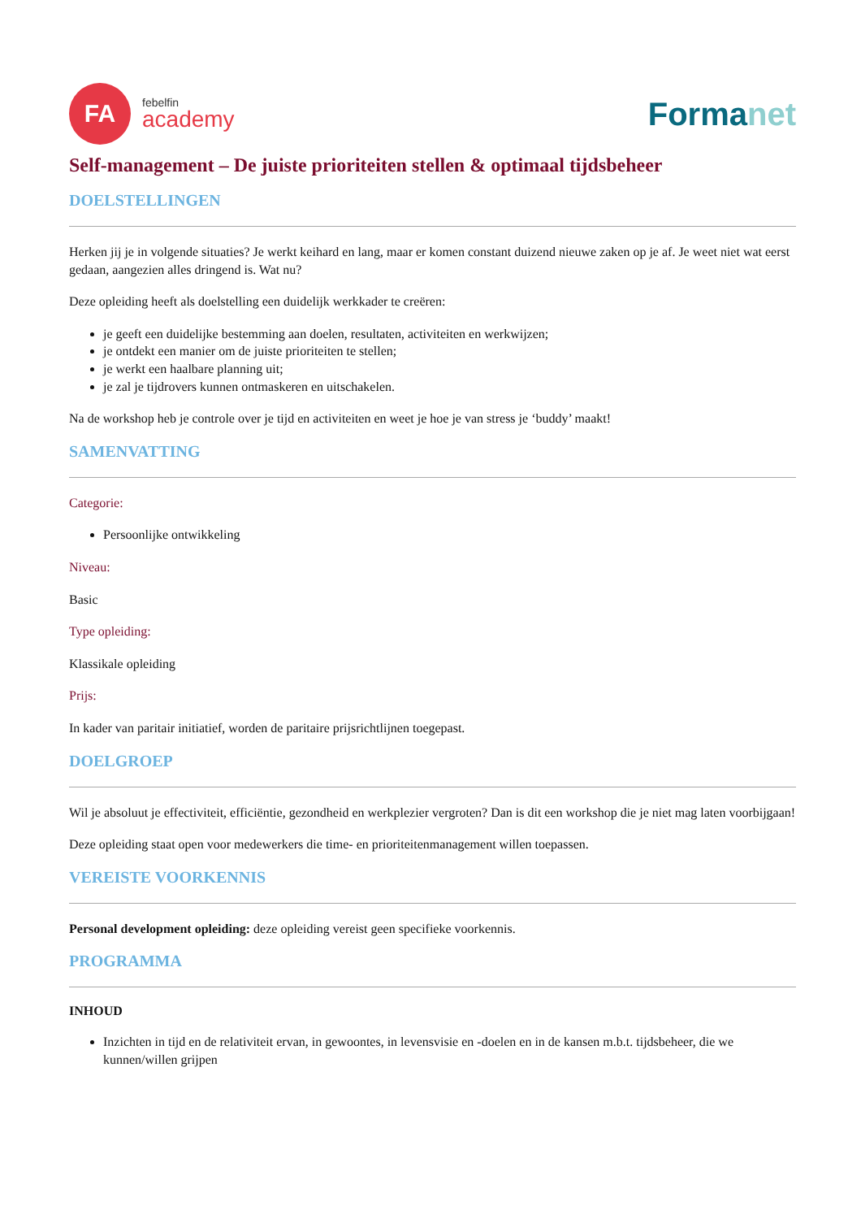FA
febelfin
academy
Formanet
Self-management – De juiste prioriteiten stellen & optimaal tijdsbeheer
DOELSTELLINGEN
Herken jij je in volgende situaties? Je werkt keihard en lang, maar er komen constant duizend nieuwe zaken op je af. Je weet niet wat eerst gedaan, aangezien alles dringend is. Wat nu?
Deze opleiding heeft als doelstelling een duidelijk werkkader te creëren:
je geeft een duidelijke bestemming aan doelen, resultaten, activiteiten en werkwijzen;
je ontdekt een manier om de juiste prioriteiten te stellen;
je werkt een haalbare planning uit;
je zal je tijdrovers kunnen ontmaskeren en uitschakelen.
Na de workshop heb je controle over je tijd en activiteiten en weet je hoe je van stress je ‘buddy’ maakt!
SAMENVATTING
Categorie:
Persoonlijke ontwikkeling
Niveau:
Basic
Type opleiding:
Klassikale opleiding
Prijs:
In kader van paritair initiatief, worden de paritaire prijsrichtlijnen toegepast.
DOELGROEP
Wil je absoluut je effectiviteit, efficiëntie, gezondheid en werkplezier vergroten? Dan is dit een workshop die je niet mag laten voorbijgaan!
Deze opleiding staat open voor medewerkers die time- en prioriteitenmanagement willen toepassen.
VEREISTE VOORKENNIS
Personal development opleiding: deze opleiding vereist geen specifieke voorkennis.
PROGRAMMA
INHOUD
Inzichten in tijd en de relativiteit ervan, in gewoontes, in levensvisie en -doelen en in de kansen m.b.t. tijdsbeheer, die we kunnen/willen grijpen